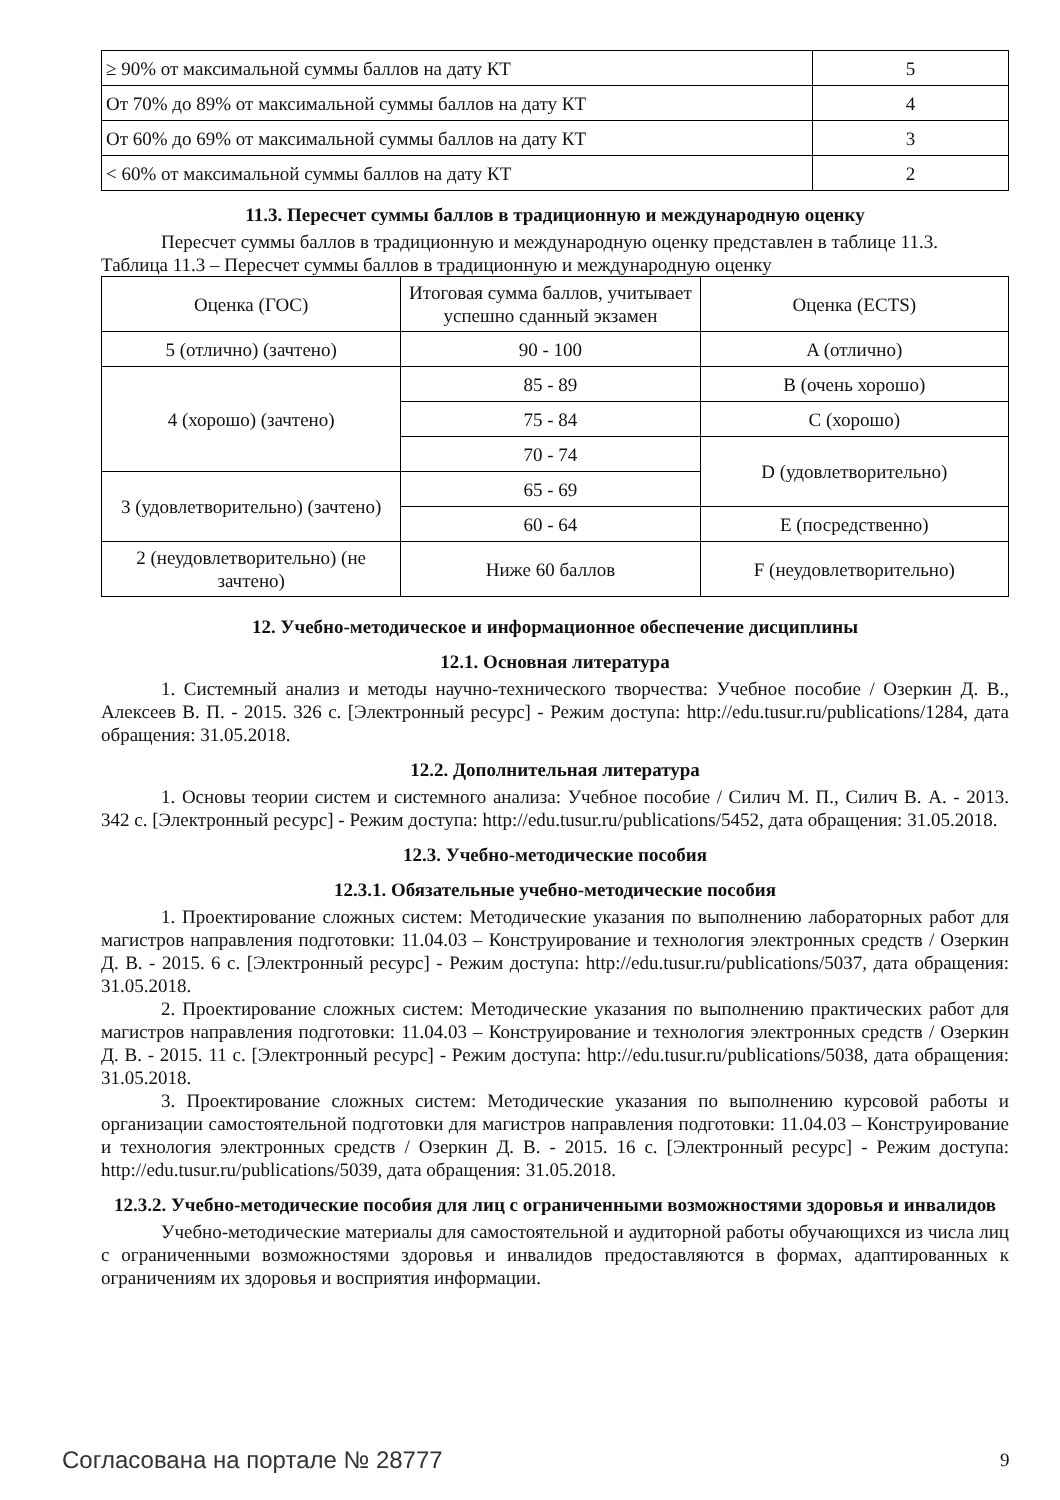| ≥ 90% от максимальной суммы баллов на дату КТ | 5 |
| От 70% до 89% от максимальной суммы баллов на дату КТ | 4 |
| От 60% до 69% от максимальной суммы баллов на дату КТ | 3 |
| < 60% от максимальной суммы баллов на дату КТ | 2 |
11.3. Пересчет суммы баллов в традиционную и международную оценку
Пересчет суммы баллов в традиционную и международную оценку представлен в таблице 11.3.
Таблица 11.3 – Пересчет суммы баллов в традиционную и международную оценку
| Оценка (ГОС) | Итоговая сумма баллов, учитывает успешно сданный экзамен | Оценка (ECTS) |
| 5 (отлично) (зачтено) | 90 - 100 | A (отлично) |
| 4 (хорошо) (зачтено) | 85 - 89 | B (очень хорошо) |
| | 75 - 84 | C (хорошо) |
| | 70 - 74 | D (удовлетворительно) |
| 3 (удовлетворительно) (зачтено) | 65 - 69 | |
| | 60 - 64 | E (посредственно) |
| 2 (неудовлетворительно) (не зачтено) | Ниже 60 баллов | F (неудовлетворительно) |
12. Учебно-методическое и информационное обеспечение дисциплины
12.1. Основная литература
1. Системный анализ и методы научно-технического творчества: Учебное пособие / Озеркин Д. В., Алексеев В. П. - 2015. 326 с. [Электронный ресурс] - Режим доступа: http://edu.tusur.ru/publications/1284, дата обращения: 31.05.2018.
12.2. Дополнительная литература
1. Основы теории систем и системного анализа: Учебное пособие / Силич М. П., Силич В. А. - 2013. 342 с. [Электронный ресурс] - Режим доступа: http://edu.tusur.ru/publications/5452, дата обращения: 31.05.2018.
12.3. Учебно-методические пособия
12.3.1. Обязательные учебно-методические пособия
1. Проектирование сложных систем: Методические указания по выполнению лабораторных работ для магистров направления подготовки: 11.04.03 – Конструирование и технология электронных средств / Озеркин Д. В. - 2015. 6 с. [Электронный ресурс] - Режим доступа: http://edu.tusur.ru/publications/5037, дата обращения: 31.05.2018.
2. Проектирование сложных систем: Методические указания по выполнению практических работ для магистров направления подготовки: 11.04.03 – Конструирование и технология электронных средств / Озеркин Д. В. - 2015. 11 с. [Электронный ресурс] - Режим доступа: http://edu.tusur.ru/publications/5038, дата обращения: 31.05.2018.
3. Проектирование сложных систем: Методические указания по выполнению курсовой работы и организации самостоятельной подготовки для магистров направления подготовки: 11.04.03 – Конструирование и технология электронных средств / Озеркин Д. В. - 2015. 16 с. [Электронный ресурс] - Режим доступа: http://edu.tusur.ru/publications/5039, дата обращения: 31.05.2018.
12.3.2. Учебно-методические пособия для лиц с ограниченными возможностями здоровья и инвалидов
Учебно-методические материалы для самостоятельной и аудиторной работы обучающихся из числа лиц с ограниченными возможностями здоровья и инвалидов предоставляются в формах, адаптированных к ограничениям их здоровья и восприятия информации.
Согласована на портале № 28777 9